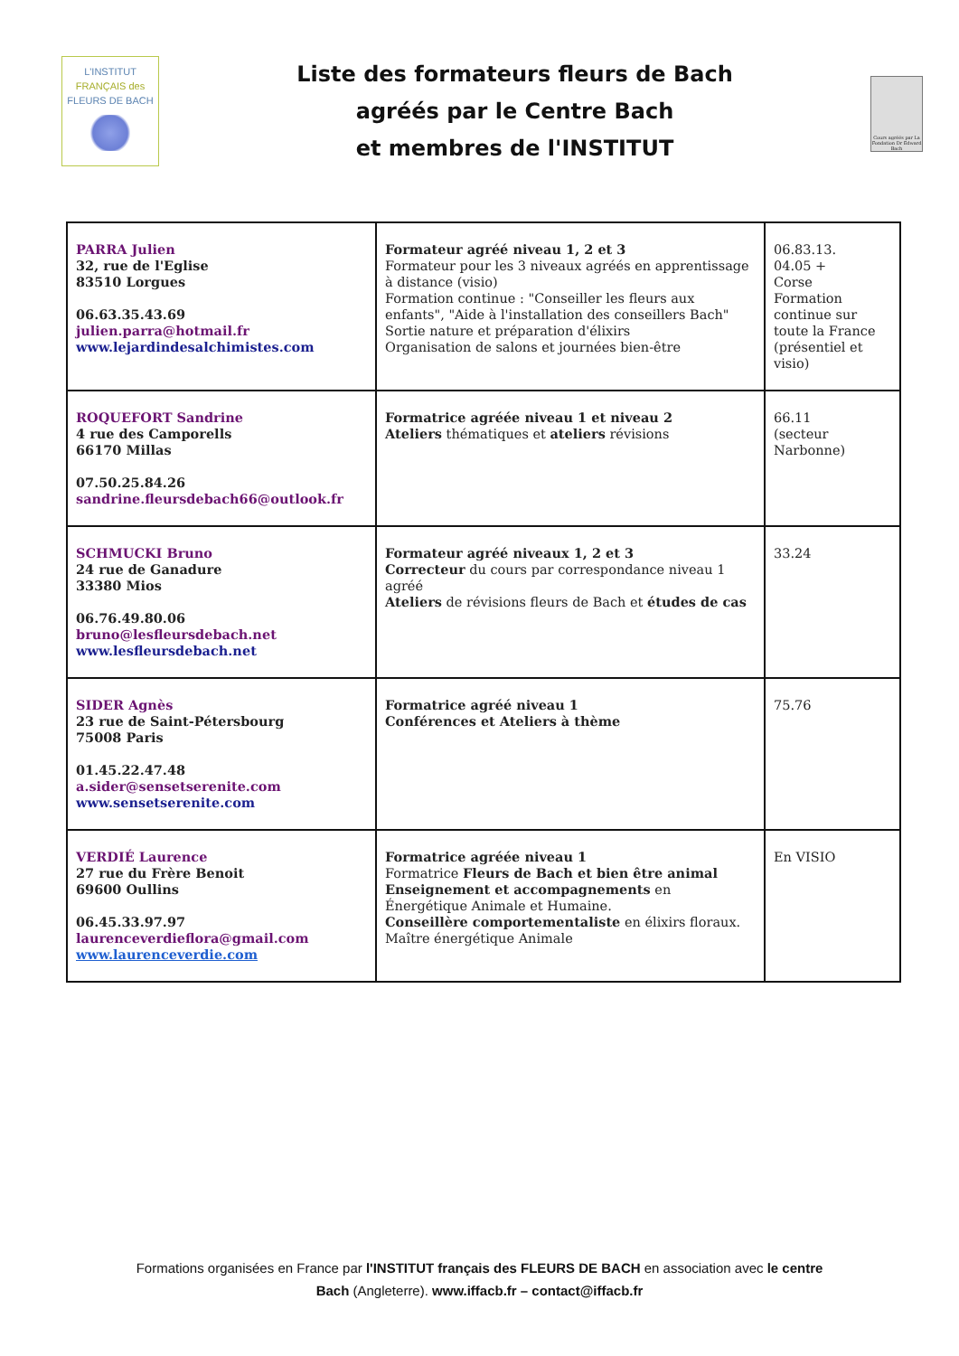L'INSTITUT
FRANÇAIS des
FLEURS DE BACH
Liste des formateurs fleurs de Bach
agréés par le Centre Bach
et membres de l'INSTITUT
Cours agréés par La Fondation Dr Edward Bach
| PARRA Julien 32, rue de l'Eglise 83510 Lorgues 06.63.35.43.69 julien.parra@hotmail.fr www.lejardindesalchimistes.com | Formateur agréé niveau 1, 2 et 3 Formateur pour les 3 niveaux agréés en apprentissage à distance (visio) Formation continue : "Conseiller les fleurs aux enfants", "Aide à l'installation des conseillers Bach" Sortie nature et préparation d'élixirs Organisation de salons et journées bien-être | 06.83.13. 04.05 + Corse Formation continue sur toute la France (présentiel et visio) |
| ROQUEFORT Sandrine 4 rue des Camporells 66170 Millas 07.50.25.84.26 sandrine.fleursdebach66@outlook.fr | Formatrice agréée niveau 1 et niveau 2 Ateliers thématiques et ateliers révisions | 66.11 (secteur Narbonne) |
| SCHMUCKI Bruno 24 rue de Ganadure 33380 Mios 06.76.49.80.06 bruno@lesfleursdebach.net www.lesfleursdebach.net | Formateur agréé niveaux 1, 2 et 3 Correcteur du cours par correspondance niveau 1 agréé Ateliers de révisions fleurs de Bach et études de cas | 33.24 |
| SIDER Agnès 23 rue de Saint-Pétersbourg 75008 Paris 01.45.22.47.48 a.sider@sensetserenite.com www.sensetserenite.com | Formatrice agréé niveau 1 Conférences et Ateliers à thème | 75.76 |
| VERDIÉ Laurence 27 rue du Frère Benoit 69600 Oullins 06.45.33.97.97 laurenceverdieflora@gmail.com www.laurenceverdie.com | Formatrice agréée niveau 1 Formatrice Fleurs de Bach et bien être animal Enseignement et accompagnements en Énergétique Animale et Humaine. Conseillère comportementaliste en élixirs floraux. Maître énergétique Animale | En VISIO |
Formations organisées en France par l'INSTITUT français des FLEURS DE BACH en association avec le centre
Bach (Angleterre). www.iffacb.fr – contact@iffacb.fr